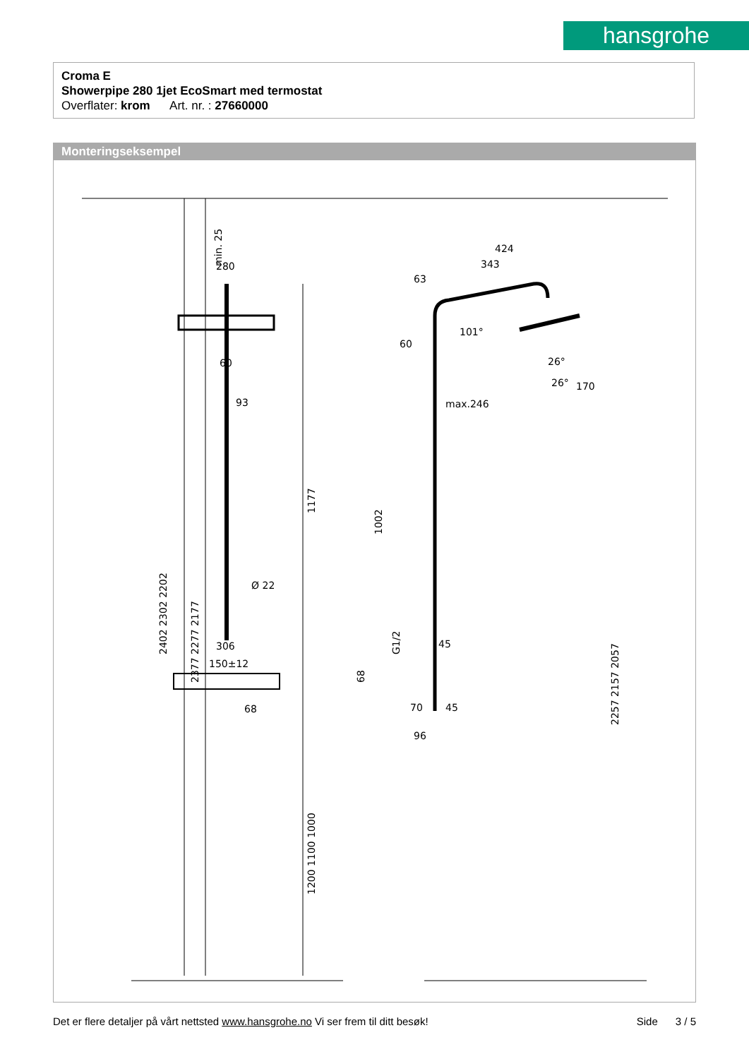hansgrohe
Croma E
Showerpipe 280 1jet EcoSmart med termostat
Overflater: krom Art. nr. : 27660000
Monteringseksempel
280
60
93
Ø 22
306
150±12
68
2402 2302 2202
2377 2277 2177
min. 25
1177
1200 1100 1000
424
343
63
max.246
26°
26°
170
101°
60
45
70
96
45
1002
G1/2
68
2257 2157 2057
Det er flere detaljer på vårt nettsted www.hansgrohe.no Vi ser frem til ditt besøk! Side 3 / 5